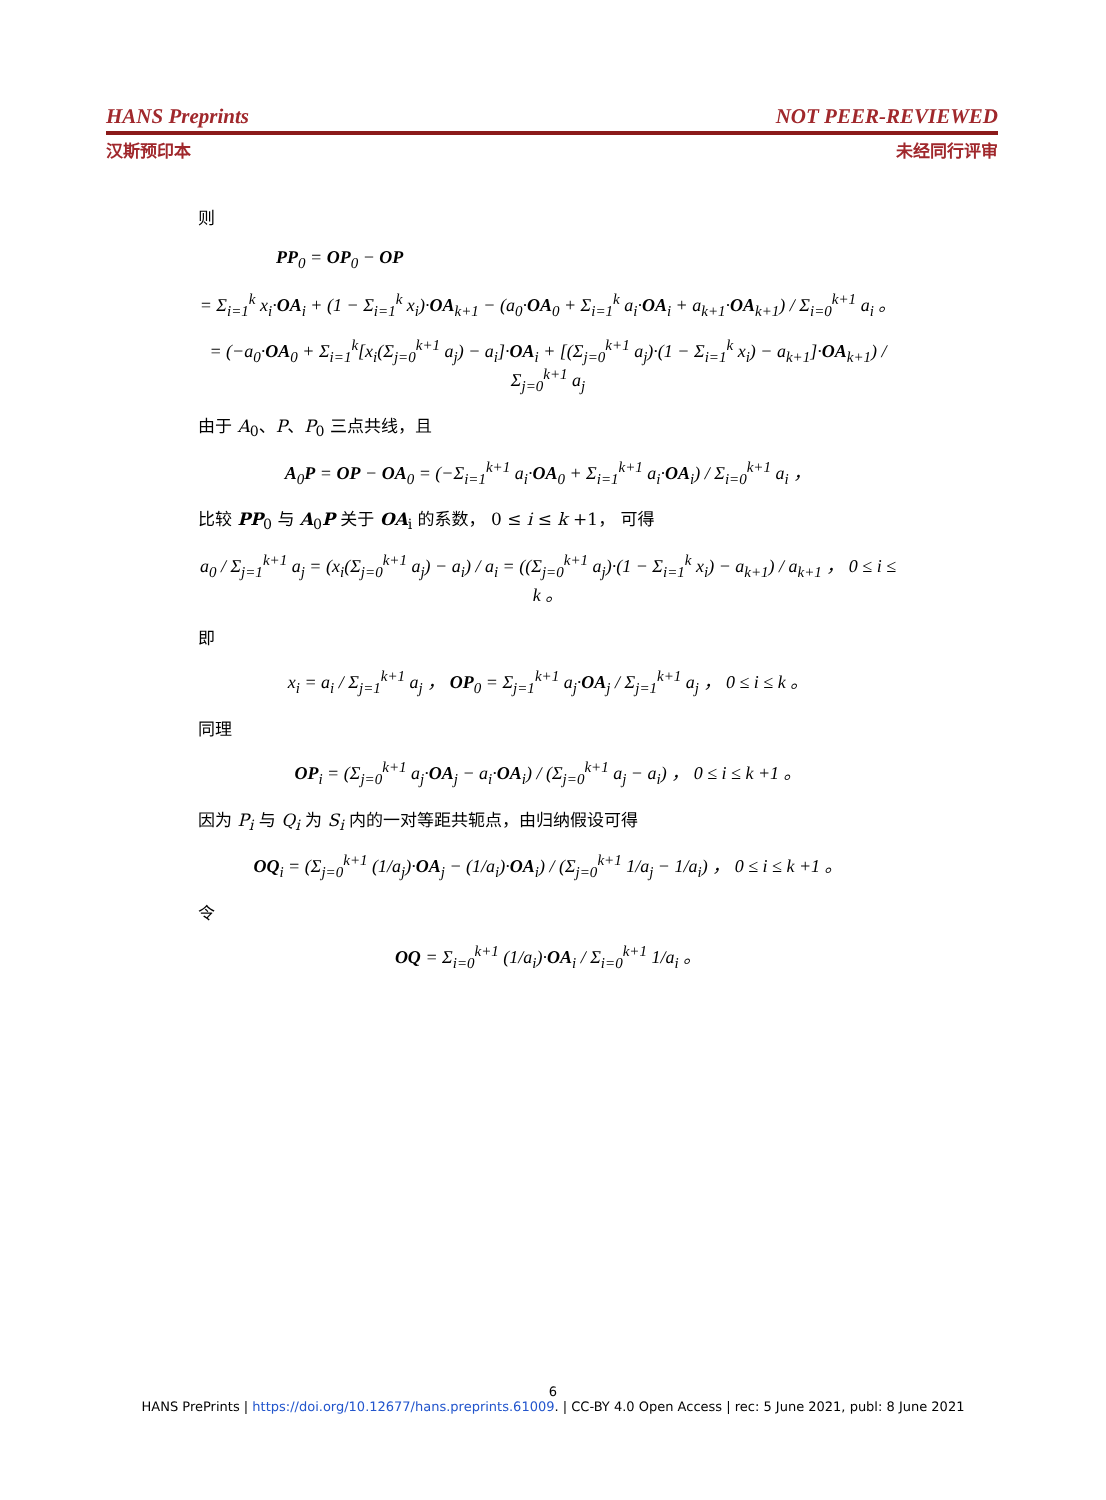HANS Preprints NOT PEER-REVIEWED
汉斯预印本 未经同行评审
则
PP<sub>0</sub> = OP<sub>0</sub> − OP
= Σ<sub>i=1</sub><sup>k</sup> x<sub>i</sub>·OA<sub>i</sub> + (1 − Σ<sub>i=1</sub><sup>k</sup> x<sub>i</sub>)·OA<sub>k+1</sub> − (a<sub>0</sub>·OA<sub>0</sub> + Σ<sub>i=1</sub><sup>k</sup> a<sub>i</sub>·OA<sub>i</sub> + a<sub>k+1</sub>·OA<sub>k+1</sub>) / Σ<sub>i=0</sub><sup>k+1</sup> a<sub>i</sub> 。
= (−a<sub>0</sub>·OA<sub>0</sub> + Σ<sub>i=1</sub><sup>k</sup>[x<sub>i</sub>(Σ<sub>j=0</sub><sup>k+1</sup> a<sub>j</sub>) − a<sub>i</sub>]·OA<sub>i</sub> + [(Σ<sub>j=0</sub><sup>k+1</sup> a<sub>j</sub>)·(1 − Σ<sub>i=1</sub><sup>k</sup> x<sub>i</sub>) − a<sub>k+1</sub>]·OA<sub>k+1</sub>) / Σ<sub>j=0</sub><sup>k+1</sup> a<sub>j</sub>
由于 A<sub>0</sub>、P、P<sub>0</sub> 三点共线，且
A<sub>0</sub>P = OP − OA<sub>0</sub> = (−Σ<sub>i=1</sub><sup>k+1</sup> a<sub>i</sub>·OA<sub>0</sub> + Σ<sub>i=1</sub><sup>k+1</sup> a<sub>i</sub>·OA<sub>i</sub>) / Σ<sub>i=0</sub><sup>k+1</sup> a<sub>i</sub> ，
比较 PP<sub>0</sub> 与 A<sub>0</sub>P 关于 OA<sub>i</sub> 的系数， 0 ≤ i ≤ k +1， 可得
a<sub>0</sub> / Σ<sub>j=1</sub><sup>k+1</sup> a<sub>j</sub> = (x<sub>i</sub>(Σ<sub>j=0</sub><sup>k+1</sup> a<sub>j</sub>) − a<sub>i</sub>) / a<sub>i</sub> = ((Σ<sub>j=0</sub><sup>k+1</sup> a<sub>j</sub>)·(1 − Σ<sub>i=1</sub><sup>k</sup> x<sub>i</sub>) − a<sub>k+1</sub>) / a<sub>k+1</sub> ， 0 ≤ i ≤ k 。
即
x<sub>i</sub> = a<sub>i</sub> / Σ<sub>j=1</sub><sup>k+1</sup> a<sub>j</sub> ， OP<sub>0</sub> = Σ<sub>j=1</sub><sup>k+1</sup> a<sub>j</sub>·OA<sub>j</sub> / Σ<sub>j=1</sub><sup>k+1</sup> a<sub>j</sub> ， 0 ≤ i ≤ k 。
同理
OP<sub>i</sub> = (Σ<sub>j=0</sub><sup>k+1</sup> a<sub>j</sub>·OA<sub>j</sub> − a<sub>i</sub>·OA<sub>i</sub>) / (Σ<sub>j=0</sub><sup>k+1</sup> a<sub>j</sub> − a<sub>i</sub>) ， 0 ≤ i ≤ k +1 。
因为 P<sub>i</sub> 与 Q<sub>i</sub> 为 S<sub>i</sub> 内的一对等距共轭点，由归纳假设可得
OQ<sub>i</sub> = (Σ<sub>j=0</sub><sup>k+1</sup> (1/a<sub>j</sub>)·OA<sub>j</sub> − (1/a<sub>i</sub>)·OA<sub>i</sub>) / (Σ<sub>j=0</sub><sup>k+1</sup> 1/a<sub>j</sub> − 1/a<sub>i</sub>) ， 0 ≤ i ≤ k +1 。
令
OQ = Σ<sub>i=0</sub><sup>k+1</sup> (1/a<sub>i</sub>)·OA<sub>i</sub> / Σ<sub>i=0</sub><sup>k+1</sup> 1/a<sub>i</sub> 。
6
HANS PrePrints | https://doi.org/10.12677/hans.preprints.61009. | CC-BY 4.0 Open Access | rec: 5 June 2021, publ: 8 June 2021